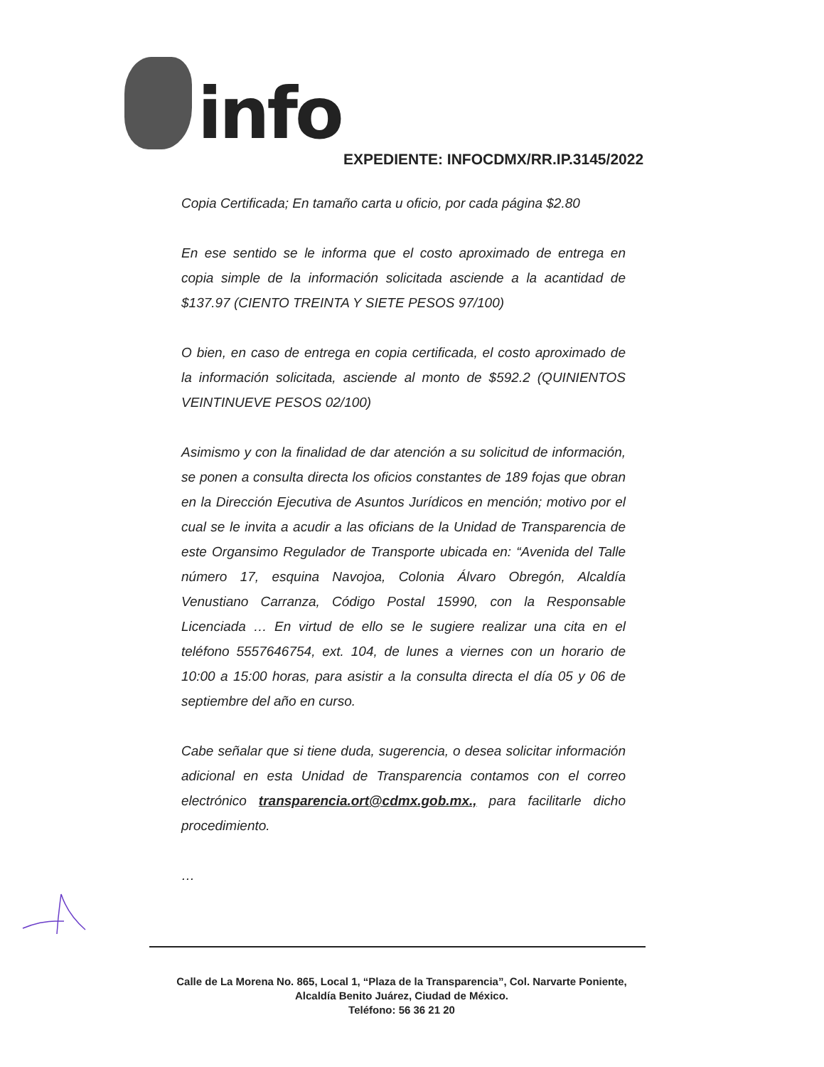info
EXPEDIENTE: INFOCDMX/RR.IP.3145/2022
Copia Certificada; En tamaño carta u oficio, por cada página $2.80
En ese sentido se le informa que el costo aproximado de entrega en copia simple de la información solicitada asciende a la acantidad de $137.97 (CIENTO TREINTA Y SIETE PESOS 97/100)
O bien, en caso de entrega en copia certificada, el costo aproximado de la información solicitada, asciende al monto de $592.2 (QUINIENTOS VEINTINUEVE PESOS 02/100)
Asimismo y con la finalidad de dar atención a su solicitud de información, se ponen a consulta directa los oficios constantes de 189 fojas que obran en la Dirección Ejecutiva de Asuntos Jurídicos en mención; motivo por el cual se le invita a acudir a las oficians de la Unidad de Transparencia de este Organsimo Regulador de Transporte ubicada en: “Avenida del Talle número 17, esquina Navojoa, Colonia Álvaro Obregón, Alcaldía Venustiano Carranza, Código Postal 15990, con la Responsable Licenciada … En virtud de ello se le sugiere realizar una cita en el teléfono 5557646754, ext. 104, de lunes a viernes con un horario de 10:00 a 15:00 horas, para asistir a la consulta directa el día 05 y 06 de septiembre del año en curso.
Cabe señalar que si tiene duda, sugerencia, o desea solicitar información adicional en esta Unidad de Transparencia contamos con el correo electrónico transparencia.ort@cdmx.gob.mx., para facilitarle dicho procedimiento.
…
Calle de La Morena No. 865, Local 1, “Plaza de la Transparencia”, Col. Narvarte Poniente,
Alcaldía Benito Juárez, Ciudad de México.
Teléfono: 56 36 21 20